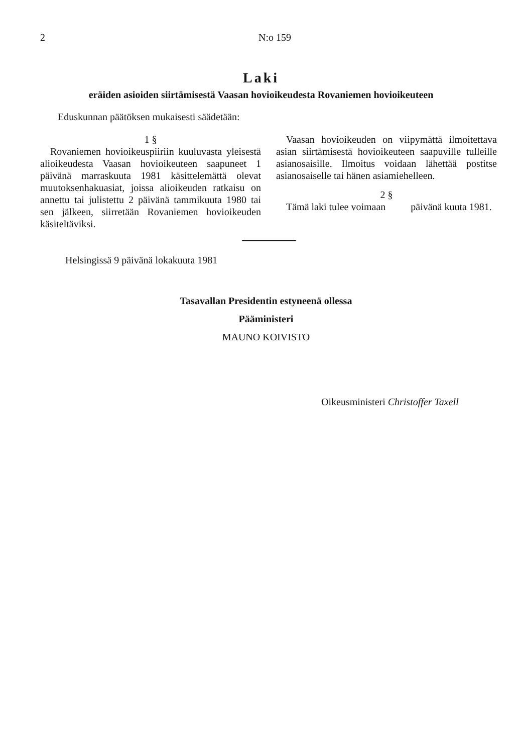2 N:o 159
Laki
eräiden asioiden siirtämisestä Vaasan hovioikeudesta Rovaniemen hovioikeuteen
Eduskunnan päätöksen mukaisesti säädetään:
1 §
Rovaniemen hovioikeuspiiriin kuuluvasta yleisestä alioikeudesta Vaasan hovioikeuteen saapuneet 1 päivänä marraskuuta 1981 käsittelemättä olevat muutoksenhakuasiat, joissa alioikeuden ratkaisu on annettu tai julistettu 2 päivänä tammikuuta 1980 tai sen jälkeen, siirretään Rovaniemen hovioikeuden käsiteltäviksi.
Vaasan hovioikeuden on viipymättä ilmoitettava asian siirtämisestä hovioikeuteen saapuville tulleille asianosaisille. Ilmoitus voidaan lähettää postitse asianosaiselle tai hänen asiamiehelleen.
2 §
Tämä laki tulee voimaan päivänä kuuta 1981.
Helsingissä 9 päivänä lokakuuta 1981
Tasavallan Presidentin estyneenä ollessa
Pääministeri
MAUNO KOIVISTO
Oikeusministeri Christoffer Taxell